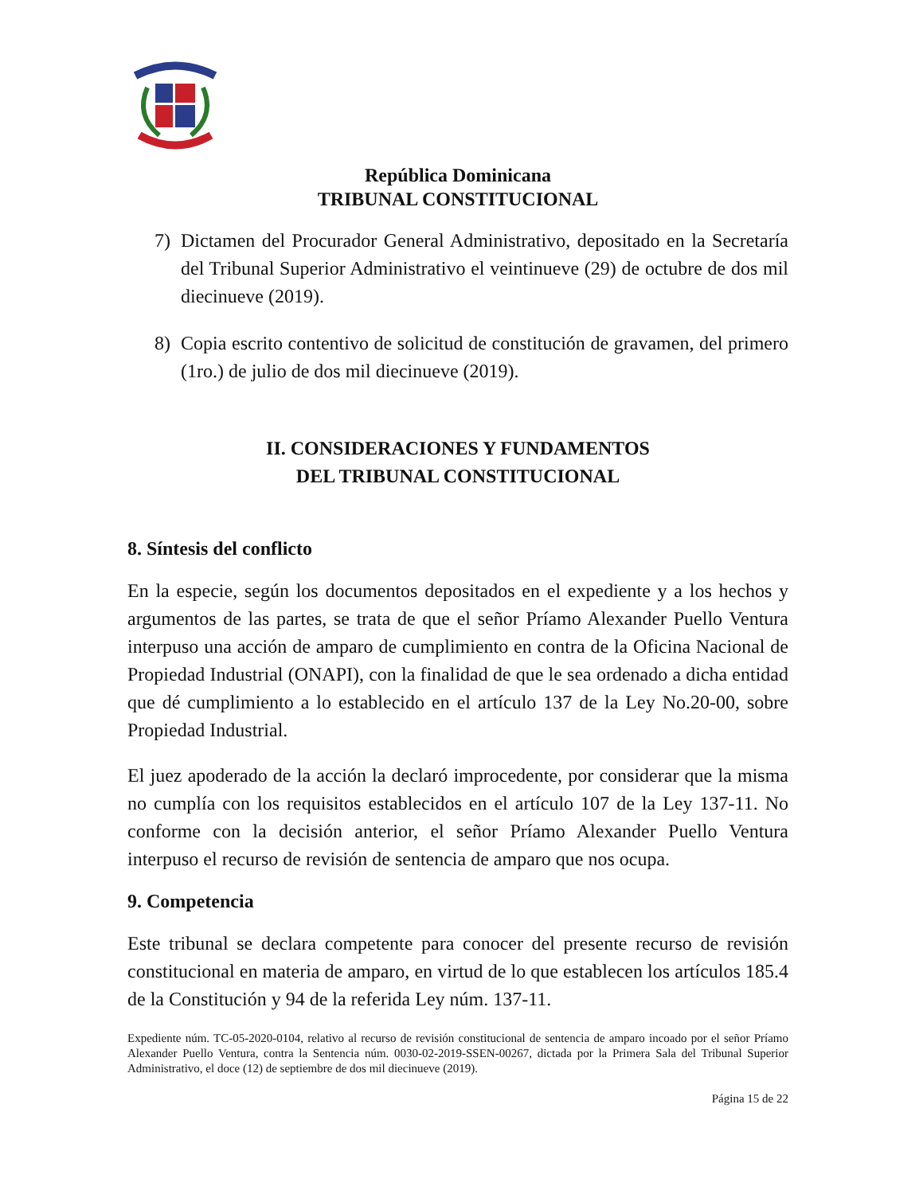República Dominicana
TRIBUNAL CONSTITUCIONAL
7) Dictamen del Procurador General Administrativo, depositado en la Secretaría del Tribunal Superior Administrativo el veintinueve (29) de octubre de dos mil diecinueve (2019).
8) Copia escrito contentivo de solicitud de constitución de gravamen, del primero (1ro.) de julio de dos mil diecinueve (2019).
II. CONSIDERACIONES Y FUNDAMENTOS
DEL TRIBUNAL CONSTITUCIONAL
8. Síntesis del conflicto
En la especie, según los documentos depositados en el expediente y a los hechos y argumentos de las partes, se trata de que el señor Príamo Alexander Puello Ventura interpuso una acción de amparo de cumplimiento en contra de la Oficina Nacional de Propiedad Industrial (ONAPI), con la finalidad de que le sea ordenado a dicha entidad que dé cumplimiento a lo establecido en el artículo 137 de la Ley No.20-00, sobre Propiedad Industrial.
El juez apoderado de la acción la declaró improcedente, por considerar que la misma no cumplía con los requisitos establecidos en el artículo 107 de la Ley 137-11. No conforme con la decisión anterior, el señor Príamo Alexander Puello Ventura interpuso el recurso de revisión de sentencia de amparo que nos ocupa.
9. Competencia
Este tribunal se declara competente para conocer del presente recurso de revisión constitucional en materia de amparo, en virtud de lo que establecen los artículos 185.4 de la Constitución y 94 de la referida Ley núm. 137-11.
Expediente núm. TC-05-2020-0104, relativo al recurso de revisión constitucional de sentencia de amparo incoado por el señor Príamo Alexander Puello Ventura, contra la Sentencia núm. 0030-02-2019-SSEN-00267, dictada por la Primera Sala del Tribunal Superior Administrativo, el doce (12) de septiembre de dos mil diecinueve (2019).
Página 15 de 22